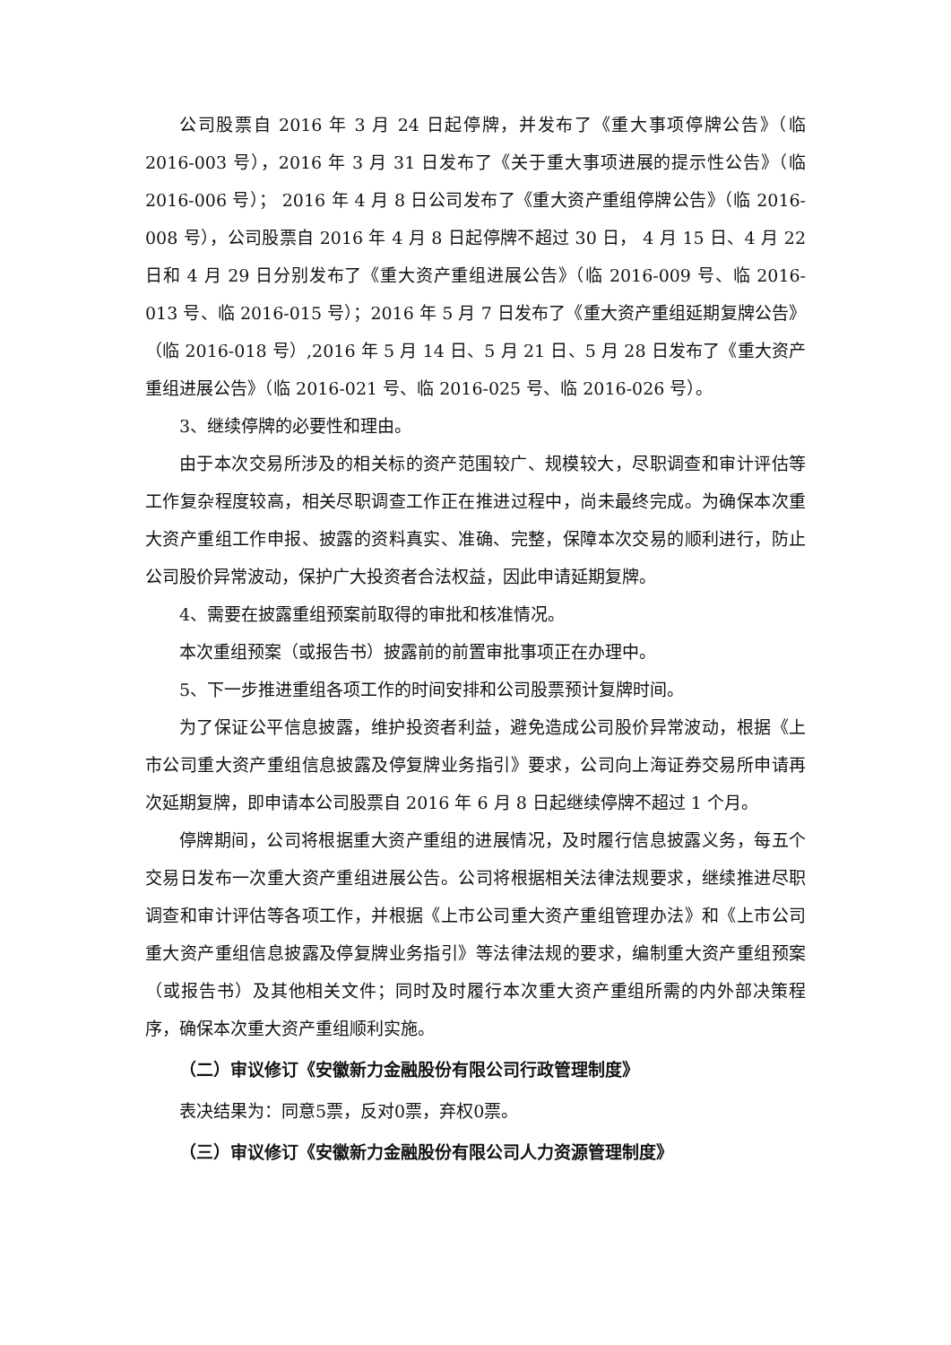公司股票自 2016 年 3 月 24 日起停牌，并发布了《重大事项停牌公告》（临 2016-003 号），2016 年 3 月 31 日发布了《关于重大事项进展的提示性公告》（临 2016-006 号）； 2016 年 4 月 8 日公司发布了《重大资产重组停牌公告》（临 2016-008 号），公司股票自 2016 年 4 月 8 日起停牌不超过 30 日， 4 月 15 日、4 月 22 日和 4 月 29 日分别发布了《重大资产重组进展公告》（临 2016-009 号、临 2016-013 号、临 2016-015 号）；2016 年 5 月 7 日发布了《重大资产重组延期复牌公告》（临 2016-018 号）,2016 年 5 月 14 日、5 月 21 日、5 月 28 日发布了《重大资产重组进展公告》（临 2016-021 号、临 2016-025 号、临 2016-026 号）。
3、继续停牌的必要性和理由。
由于本次交易所涉及的相关标的资产范围较广、规模较大，尽职调查和审计评估等工作复杂程度较高，相关尽职调查工作正在推进过程中，尚未最终完成。为确保本次重大资产重组工作申报、披露的资料真实、准确、完整，保障本次交易的顺利进行，防止公司股价异常波动，保护广大投资者合法权益，因此申请延期复牌。
4、需要在披露重组预案前取得的审批和核准情况。
本次重组预案（或报告书）披露前的前置审批事项正在办理中。
5、下一步推进重组各项工作的时间安排和公司股票预计复牌时间。
为了保证公平信息披露，维护投资者利益，避免造成公司股价异常波动，根据《上市公司重大资产重组信息披露及停复牌业务指引》要求，公司向上海证券交易所申请再次延期复牌，即申请本公司股票自 2016 年 6 月 8 日起继续停牌不超过 1 个月。
停牌期间，公司将根据重大资产重组的进展情况，及时履行信息披露义务，每五个交易日发布一次重大资产重组进展公告。公司将根据相关法律法规要求，继续推进尽职调查和审计评估等各项工作，并根据《上市公司重大资产重组管理办法》和《上市公司重大资产重组信息披露及停复牌业务指引》等法律法规的要求，编制重大资产重组预案（或报告书）及其他相关文件；同时及时履行本次重大资产重组所需的内外部决策程序，确保本次重大资产重组顺利实施。
（二）审议修订《安徽新力金融股份有限公司行政管理制度》
表决结果为：同意5票，反对0票，弃权0票。
（三）审议修订《安徽新力金融股份有限公司人力资源管理制度》